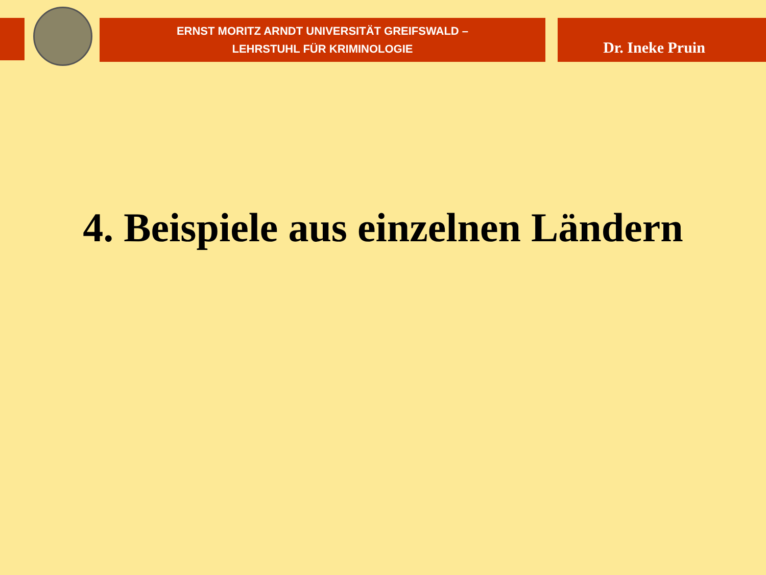ERNST MORITZ ARNDT UNIVERSITÄT GREIFSWALD –
LEHRSTUHL FÜR KRIMINOLOGIE
Dr. Ineke Pruin
4. Beispiele aus einzelnen Ländern